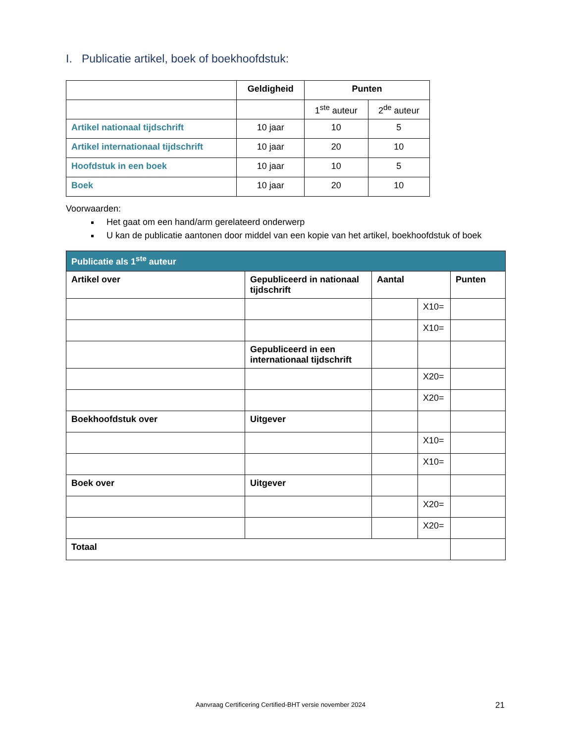I. Publicatie artikel, boek of boekhoofdstuk:
| | Geldigheid | Punten | |
| --- | --- | --- | --- |
| | | 1<sup>ste</sup> auteur | 2<sup>de</sup> auteur |
| Artikel nationaal tijdschrift | 10 jaar | 10 | 5 |
| Artikel internationaal tijdschrift | 10 jaar | 20 | 10 |
| Hoofdstuk in een boek | 10 jaar | 10 | 5 |
| Boek | 10 jaar | 20 | 10 |
Voorwaarden:
Het gaat om een hand/arm gerelateerd onderwerp
U kan de publicatie aantonen door middel van een kopie van het artikel, boekhoofdstuk of boek
| Publicatie als 1<sup>ste</sup> auteur | | | | |
| --- | --- | --- | --- | --- |
| Artikel over | Gepubliceerd in nationaal tijdschrift | Aantal | | Punten |
| | | | X10= | |
| | | | X10= | |
| | Gepubliceerd in een internationaal tijdschrift | | | |
| | | | X20= | |
| | | | X20= | |
| Boekhoofdstuk over | Uitgever | | | |
| | | | X10= | |
| | | | X10= | |
| Boek over | Uitgever | | | |
| | | | X20= | |
| | | | X20= | |
| Totaal | | | | |
Aanvraag Certificering Certified-BHT versie november 2024
21